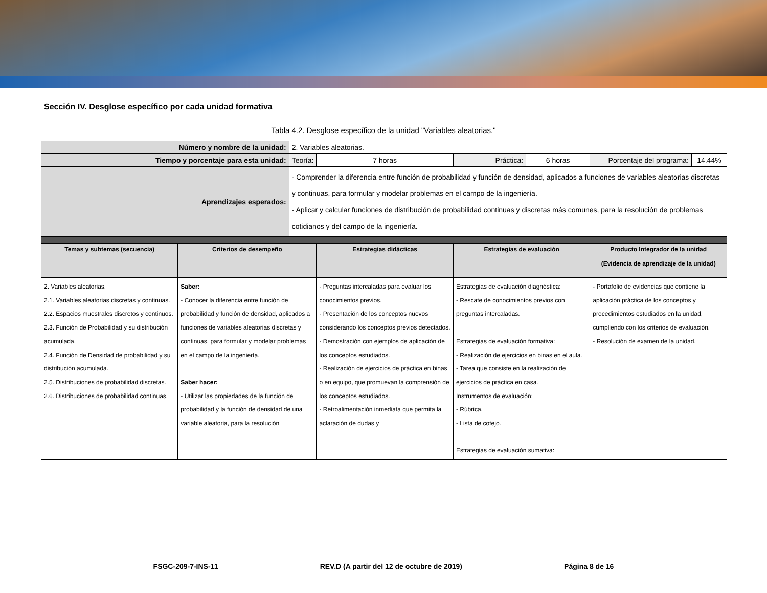Sección IV. Desglose específico por cada unidad formativa
Tabla 4.2. Desglose específico de la unidad "Variables aleatorias."
| Número y nombre de la unidad: | | 2. Variables aleatorias. | | | | | |
| Tiempo y porcentaje para esta unidad: | | Teoría: | 7 horas | Práctica: | 6 horas | Porcentaje del programa: | 14.44% |
| Aprendizajes esperados: | | - Comprender la diferencia entre función de probabilidad y función de densidad, aplicados a funciones de variables aleatorias discretas y continuas, para formular y modelar problemas en el campo de la ingeniería. - Aplicar y calcular funciones de distribución de probabilidad continuas y discretas más comunes, para la resolución de problemas cotidianos y del campo de la ingeniería. | | | | | |
| Temas y subtemas (secuencia) | Criterios de desempeño | | Estrategias didácticas | Estrategias de evaluación | | Producto Integrador de la unidad (Evidencia de aprendizaje de la unidad) | |
| 2. Variables aleatorias. 2.1. Variables aleatorias discretas y continuas. 2.2. Espacios muestrales discretos y continuos. 2.3. Función de Probabilidad y su distribución acumulada. 2.4. Función de Densidad de probabilidad y su distribución acumulada. 2.5. Distribuciones de probabilidad discretas. 2.6. Distribuciones de probabilidad continuas. | Saber: - Conocer la diferencia entre función de probabilidad y función de densidad, aplicados a funciones de variables aleatorias discretas y continuas, para formular y modelar problemas en el campo de la ingeniería. Saber hacer: - Utilizar las propiedades de la función de probabilidad y la función de densidad de una variable aleatoria, para la resolución | | - Preguntas intercaladas para evaluar los conocimientos previos. - Presentación de los conceptos nuevos considerando los conceptos previos detectados. - Demostración con ejemplos de aplicación de los conceptos estudiados. - Realización de ejercicios de práctica en binas o en equipo, que promuevan la comprensión de los conceptos estudiados. - Retroalimentación inmediata que permita la aclaración de dudas y | Estrategias de evaluación diagnóstica: - Rescate de conocimientos previos con preguntas intercaladas. Estrategias de evaluación formativa: - Realización de ejercicios en binas en el aula. - Tarea que consiste en la realización de ejercicios de práctica en casa. Instrumentos de evaluación: - Rúbrica. - Lista de cotejo. Estrategias de evaluación sumativa: | | - Portafolio de evidencias que contiene la aplicación práctica de los conceptos y procedimientos estudiados en la unidad, cumpliendo con los criterios de evaluación. - Resolución de examen de la unidad. | |
FSGC-209-7-INS-11 REV.D (A partir del 12 de octubre de 2019) Página 8 de 16